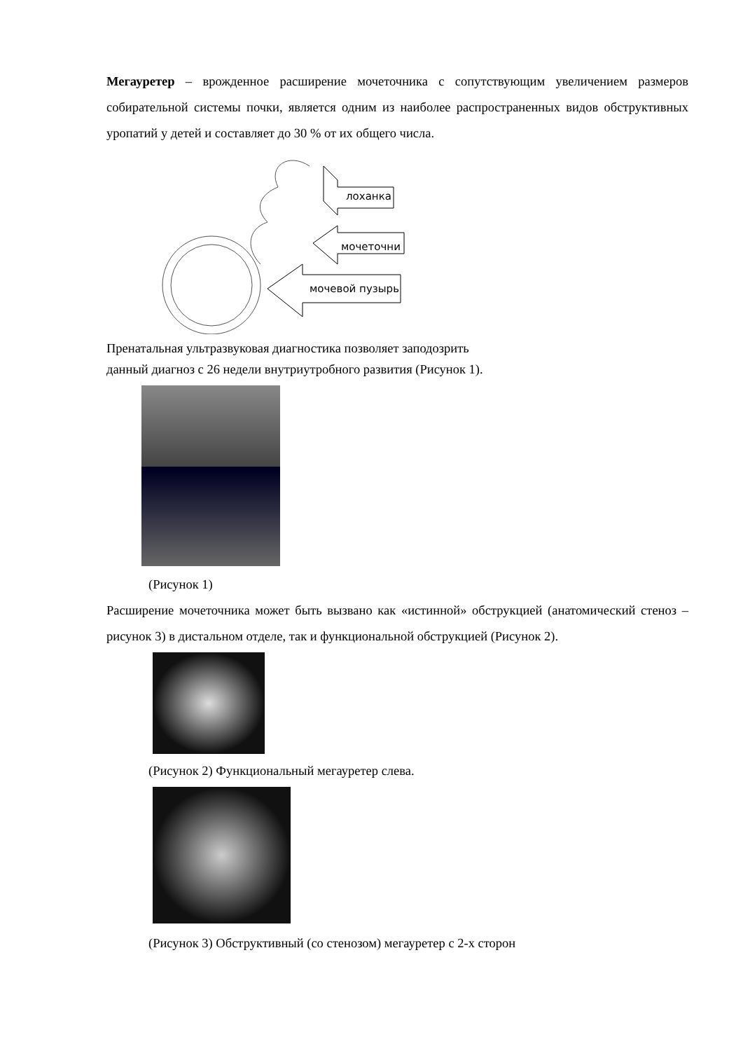Мегауретер – врожденное расширение мочеточника с сопутствующим увеличением размеров собирательной системы почки, является одним из наиболее распространенных видов обструктивных уропатий у детей и составляет до 30 % от их общего числа.
лоханка
мочеточни
мочевой пузырь
Пренатальная ультразвуковая диагностика позволяет заподозрить
данный диагноз с 26 недели внутриутробного развития (Рисунок 1).
(Рисунок 1)
Расширение мочеточника может быть вызвано как «истинной» обструкцией (анатомический стеноз – рисунок 3) в дистальном отделе, так и функциональной обструкцией (Рисунок 2).
(Рисунок 2) Функциональный мегауретер слева.
(Рисунок 3) Обструктивный (со стенозом) мегауретер с 2-х сторон